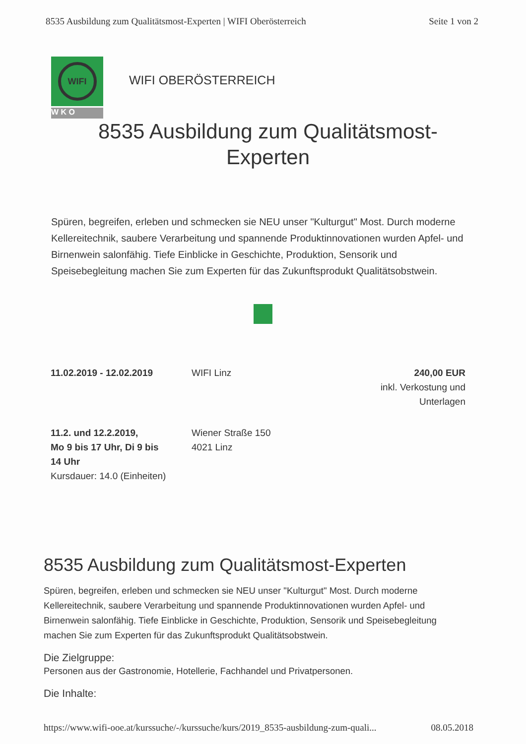8535 Ausbildung zum Qualitätsmost-Experten | WIFI Oberösterreich Seite 1 von 2
WIFI
W K O
WIFI OBERÖSTERREICH
8535 Ausbildung zum Qualitätsmost-
Experten
Spüren, begreifen, erleben und schmecken sie NEU unser "Kulturgut" Most. Durch moderne Kellereitechnik, saubere Verarbeitung und spannende Produktinnovationen wurden Apfel- und Birnenwein salonfähig. Tiefe Einblicke in Geschichte, Produktion, Sensorik und Speisebegleitung machen Sie zum Experten für das Zukunftsprodukt Qualitätsobstwein.
| 11.02.2019 - 12.02.2019 | WIFI Linz | 240,00 EUR inkl. Verkostung und Unterlagen |
| 11.2. und 12.2.2019, Mo 9 bis 17 Uhr, Di 9 bis 14 Uhr Kursdauer: 14.0 (Einheiten) | Wiener Straße 150 4021 Linz | |
8535 Ausbildung zum Qualitätsmost-Experten
Spüren, begreifen, erleben und schmecken sie NEU unser "Kulturgut" Most. Durch moderne Kellereitechnik, saubere Verarbeitung und spannende Produktinnovationen wurden Apfel- und Birnenwein salonfähig. Tiefe Einblicke in Geschichte, Produktion, Sensorik und Speisebegleitung machen Sie zum Experten für das Zukunftsprodukt Qualitätsobstwein.
Die Zielgruppe:
Personen aus der Gastronomie, Hotellerie, Fachhandel und Privatpersonen.
Die Inhalte:
https://www.wifi-ooe.at/kurssuche/-/kurssuche/kurs/2019_8535-ausbildung-zum-quali... 08.05.2018